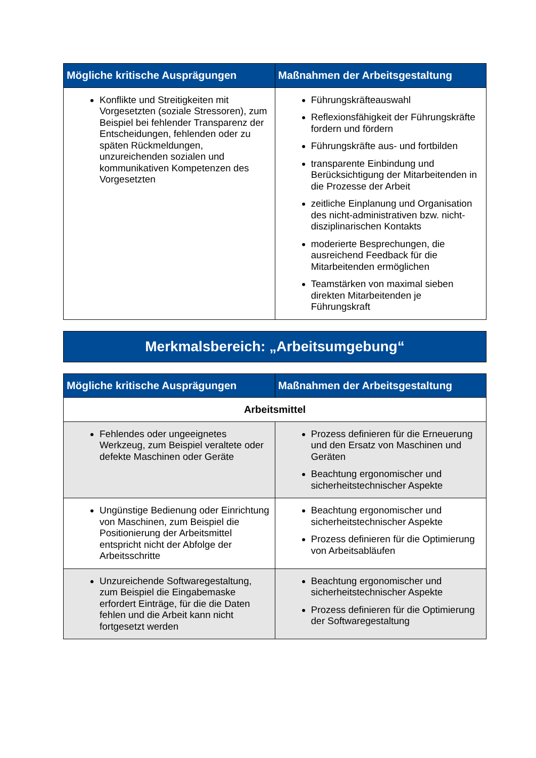| Mögliche kritische Ausprägungen | Maßnahmen der Arbeitsgestaltung |
| --- | --- |
| Konflikte und Streitigkeiten mit Vorgesetzten (soziale Stressoren), zum Beispiel bei fehlender Transparenz der Entscheidungen, fehlenden oder zu späten Rückmeldungen, unzureichenden sozialen und kommunikativen Kompetenzen des Vorgesetzten | Führungskräfteauswahl Reflexionsfähigkeit der Führungskräfte fordern und fördern Führungskräfte aus- und fortbilden transparente Einbindung und Berücksichtigung der Mitarbeitenden in die Prozesse der Arbeit zeitliche Einplanung und Organisation des nicht-administrativen bzw. nicht-disziplinarischen Kontakts moderierte Besprechungen, die ausreichend Feedback für die Mitarbeitenden ermöglichen Teamstärken von maximal sieben direkten Mitarbeitenden je Führungskraft |
Merkmalsbereich: „Arbeitsumgebung“
| Mögliche kritische Ausprägungen | Maßnahmen der Arbeitsgestaltung |
| --- | --- |
| Arbeitsmittel | |
| Fehlendes oder ungeeignetes Werkzeug, zum Beispiel veraltete oder defekte Maschinen oder Geräte | Prozess definieren für die Erneuerung und den Ersatz von Maschinen und Geräten Beachtung ergonomischer und sicherheitstechnischer Aspekte |
| Ungünstige Bedienung oder Einrichtung von Maschinen, zum Beispiel die Positionierung der Arbeitsmittel entspricht nicht der Abfolge der Arbeitsschritte | Beachtung ergonomischer und sicherheitstechnischer Aspekte Prozess definieren für die Optimierung von Arbeitsabläufen |
| Unzureichende Softwaregestaltung, zum Beispiel die Eingabemaske erfordert Einträge, für die die Daten fehlen und die Arbeit kann nicht fortgesetzt werden | Beachtung ergonomischer und sicherheitstechnischer Aspekte Prozess definieren für die Optimierung der Softwaregestaltung |